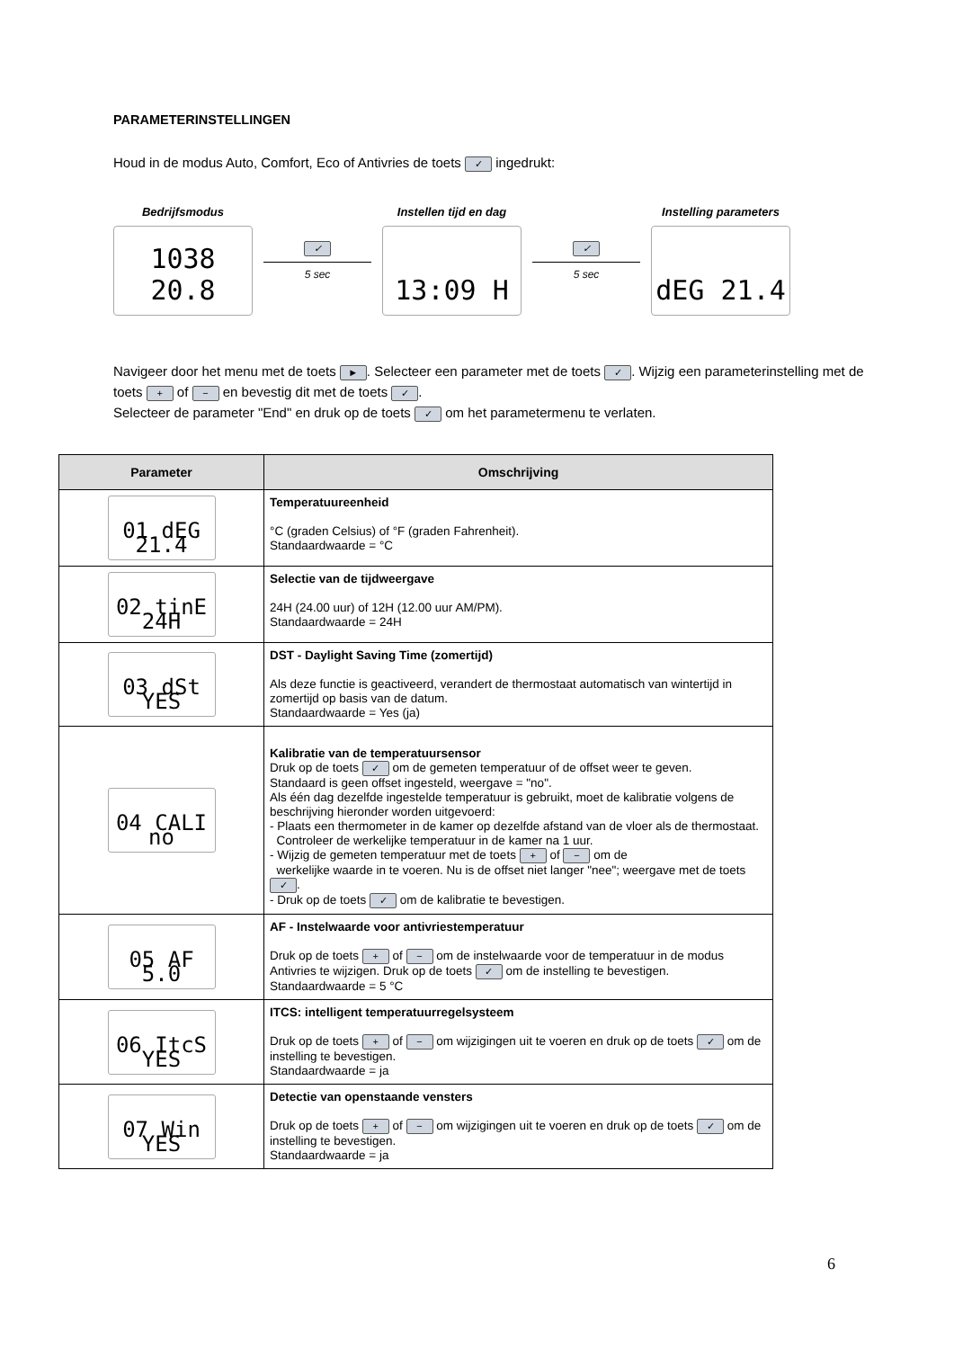PARAMETERINSTELLINGEN
Houd in de modus Auto, Comfort, Eco of Antivries de toets ✓ ingedrukt:
Bedrijfsmodus
1038 20.8
✓ 5 sec
Instellen tijd en dag
13:09 H
✓ 5 sec
Instelling parameters
dEG 21.4
Navigeer door het menu met de toets ►. Selecteer een parameter met de toets ✓. Wijzig een parameterinstelling met de toets + of − en bevestig dit met de toets ✓.
Selecteer de parameter "End" en druk op de toets ✓ om het parametermenu te verlaten.
| Parameter | Omschrijving |
| --- | --- |
| 01 dEG 21.4 | Temperatuureenheid °C (graden Celsius) of °F (graden Fahrenheit). Standaardwaarde = °C |
| 02 tinE 24H | Selectie van de tijdweergave 24H (24.00 uur) of 12H (12.00 uur AM/PM). Standaardwaarde = 24H |
| 03 dSt YES | DST - Daylight Saving Time (zomertijd) Als deze functie is geactiveerd, verandert de thermostaat automatisch van wintertijd in zomertijd op basis van de datum. Standaardwaarde = Yes (ja) |
| 04 CALI no | Kalibratie van de temperatuursensor Druk op de toets ✓ om de gemeten temperatuur of de offset weer te geven. Standaard is geen offset ingesteld, weergave = "no". Als één dag dezelfde ingestelde temperatuur is gebruikt, moet de kalibratie volgens de beschrijving hieronder worden uitgevoerd: - Plaats een thermometer in de kamer op dezelfde afstand van de vloer als de thermostaat. Controleer de werkelijke temperatuur in de kamer na 1 uur. - Wijzig de gemeten temperatuur met de toets + of − om de werkelijke waarde in te voeren. Nu is de offset niet langer "nee"; weergave met de toets ✓ . - Druk op de toets ✓ om de kalibratie te bevestigen. |
| 05 AF 5.0 | AF - Instelwaarde voor antivriestemperatuur Druk op de toets + of − om de instelwaarde voor de temperatuur in de modus Antivries te wijzigen. Druk op de toets ✓ om de instelling te bevestigen. Standaardwaarde = 5 °C |
| 06 ItcS YES | ITCS: intelligent temperatuurregelsysteem Druk op de toets + of − om wijzigingen uit te voeren en druk op de toets ✓ om de instelling te bevestigen. Standaardwaarde = ja |
| 07 Win YES | Detectie van openstaande vensters Druk op de toets + of − om wijzigingen uit te voeren en druk op de toets ✓ om de instelling te bevestigen. Standaardwaarde = ja |
6